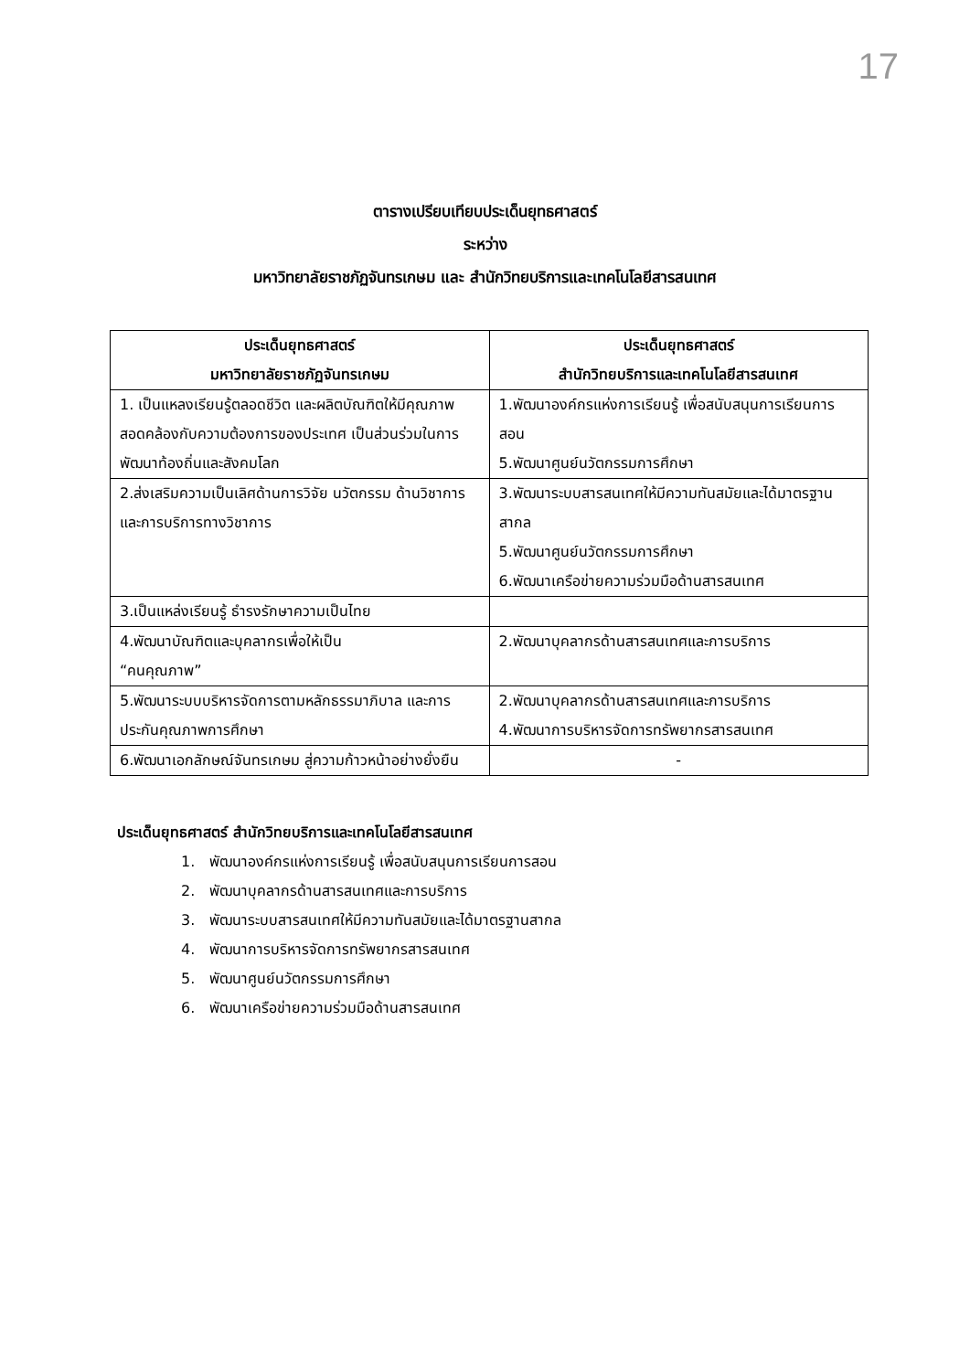17
ตารางเปรียบเทียบประเด็นยุทธศาสตร์
ระหว่าง
มหาวิทยาลัยราชภัฏจันทรเกษม และ สำนักวิทยบริการและเทคโนโลยีสารสนเทศ
| ประเด็นยุทธศาสตร์ มหาวิทยาลัยราชภัฏจันทรเกษม | ประเด็นยุทธศาสตร์ สำนักวิทยบริการและเทคโนโลยีสารสนเทศ |
| --- | --- |
| 1. เป็นแหลงเรียนรู้ตลอดชีวิต และผลิตบัณฑิตให้มีคุณภาพสอดคล้องกับความต้องการของประเทศ เป็นส่วนร่วมในการพัฒนาท้องถิ่นและสังคมโลก | 1.พัฒนาองค์กรแห่งการเรียนรู้ เพื่อสนับสนุนการเรียนการสอน 5.พัฒนาศูนย์นวัตกรรมการศึกษา |
| 2.ส่งเสริมความเป็นเลิศด้านการวิจัย นวัตกรรม ด้านวิชาการ และการบริการทางวิชาการ | 3.พัฒนาระบบสารสนเทศให้มีความทันสมัยและได้มาตรฐานสากล 5.พัฒนาศูนย์นวัตกรรมการศึกษา 6.พัฒนาเครือข่ายความร่วมมือด้านสารสนเทศ |
| 3.เป็นแหล่งเรียนรู้ ธำรงรักษาความเป็นไทย | |
| 4.พัฒนาบัณฑิตและบุคลากรเพื่อให้เป็น “คนคุณภาพ” | 2.พัฒนาบุคลากรด้านสารสนเทศและการบริการ |
| 5.พัฒนาระบบบริหารจัดการตามหลักธรรมาภิบาล และการประกันคุณภาพการศึกษา | 2.พัฒนาบุคลากรด้านสารสนเทศและการบริการ 4.พัฒนาการบริหารจัดการทรัพยากรสารสนเทศ |
| 6.พัฒนาเอกลักษณ์จันทรเกษม สู่ความก้าวหน้าอย่างยั่งยืน | - |
ประเด็นยุทธศาสตร์ สำนักวิทยบริการและเทคโนโลยีสารสนเทศ
1. พัฒนาองค์กรแห่งการเรียนรู้ เพื่อสนับสนุนการเรียนการสอน
2. พัฒนาบุคลากรด้านสารสนเทศและการบริการ
3. พัฒนาระบบสารสนเทศให้มีความทันสมัยและได้มาตรฐานสากล
4. พัฒนาการบริหารจัดการทรัพยากรสารสนเทศ
5. พัฒนาศูนย์นวัตกรรมการศึกษา
6. พัฒนาเครือข่ายความร่วมมือด้านสารสนเทศ